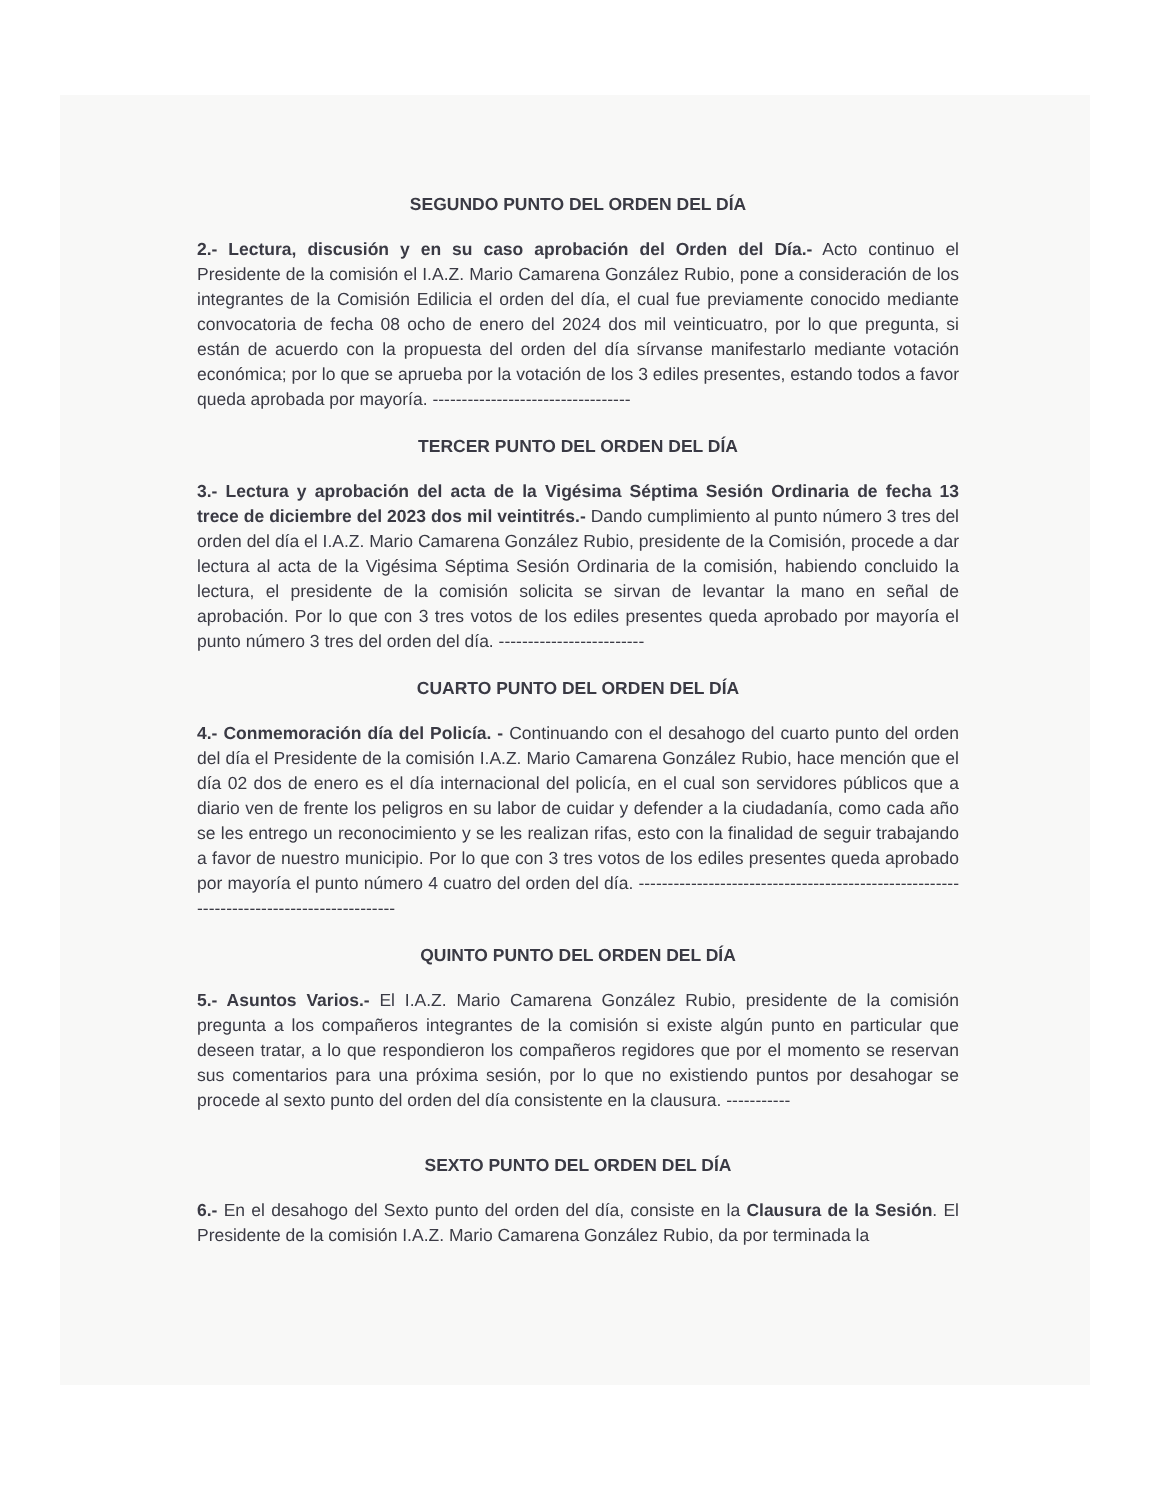SEGUNDO PUNTO DEL ORDEN DEL DÍA
2.- Lectura, discusión y en su caso aprobación del Orden del Día.- Acto continuo el Presidente de la comisión el I.A.Z. Mario Camarena González Rubio, pone a consideración de los integrantes de la Comisión Edilicia el orden del día, el cual fue previamente conocido mediante convocatoria de fecha 08 ocho de enero del 2024 dos mil veinticuatro, por lo que pregunta, si están de acuerdo con la propuesta del orden del día sírvanse manifestarlo mediante votación económica; por lo que se aprueba por la votación de los 3 ediles presentes, estando todos a favor queda aprobada por mayoría. ----------------------------------
TERCER PUNTO DEL ORDEN DEL DÍA
3.- Lectura y aprobación del acta de la Vigésima Séptima Sesión Ordinaria de fecha 13 trece de diciembre del 2023 dos mil veintitrés.- Dando cumplimiento al punto número 3 tres del orden del día el I.A.Z. Mario Camarena González Rubio, presidente de la Comisión, procede a dar lectura al acta de la Vigésima Séptima Sesión Ordinaria de la comisión, habiendo concluido la lectura, el presidente de la comisión solicita se sirvan de levantar la mano en señal de aprobación. Por lo que con 3 tres votos de los ediles presentes queda aprobado por mayoría el punto número 3 tres del orden del día. -------------------------
CUARTO PUNTO DEL ORDEN DEL DÍA
4.- Conmemoración día del Policía. - Continuando con el desahogo del cuarto punto del orden del día el Presidente de la comisión I.A.Z. Mario Camarena González Rubio, hace mención que el día 02 dos de enero es el día internacional del policía, en el cual son servidores públicos que a diario ven de frente los peligros en su labor de cuidar y defender a la ciudadanía, como cada año se les entrego un reconocimiento y se les realizan rifas, esto con la finalidad de seguir trabajando a favor de nuestro municipio. Por lo que con 3 tres votos de los ediles presentes queda aprobado por mayoría el punto número 4 cuatro del orden del día. -----------------------------------------------------------------------------------------
QUINTO PUNTO DEL ORDEN DEL DÍA
5.- Asuntos Varios.- El I.A.Z. Mario Camarena González Rubio, presidente de la comisión pregunta a los compañeros integrantes de la comisión si existe algún punto en particular que deseen tratar, a lo que respondieron los compañeros regidores que por el momento se reservan sus comentarios para una próxima sesión, por lo que no existiendo puntos por desahogar se procede al sexto punto del orden del día consistente en la clausura. -----------
SEXTO PUNTO DEL ORDEN DEL DÍA
6.- En el desahogo del Sexto punto del orden del día, consiste en la Clausura de la Sesión. El Presidente de la comisión I.A.Z. Mario Camarena González Rubio, da por terminada la